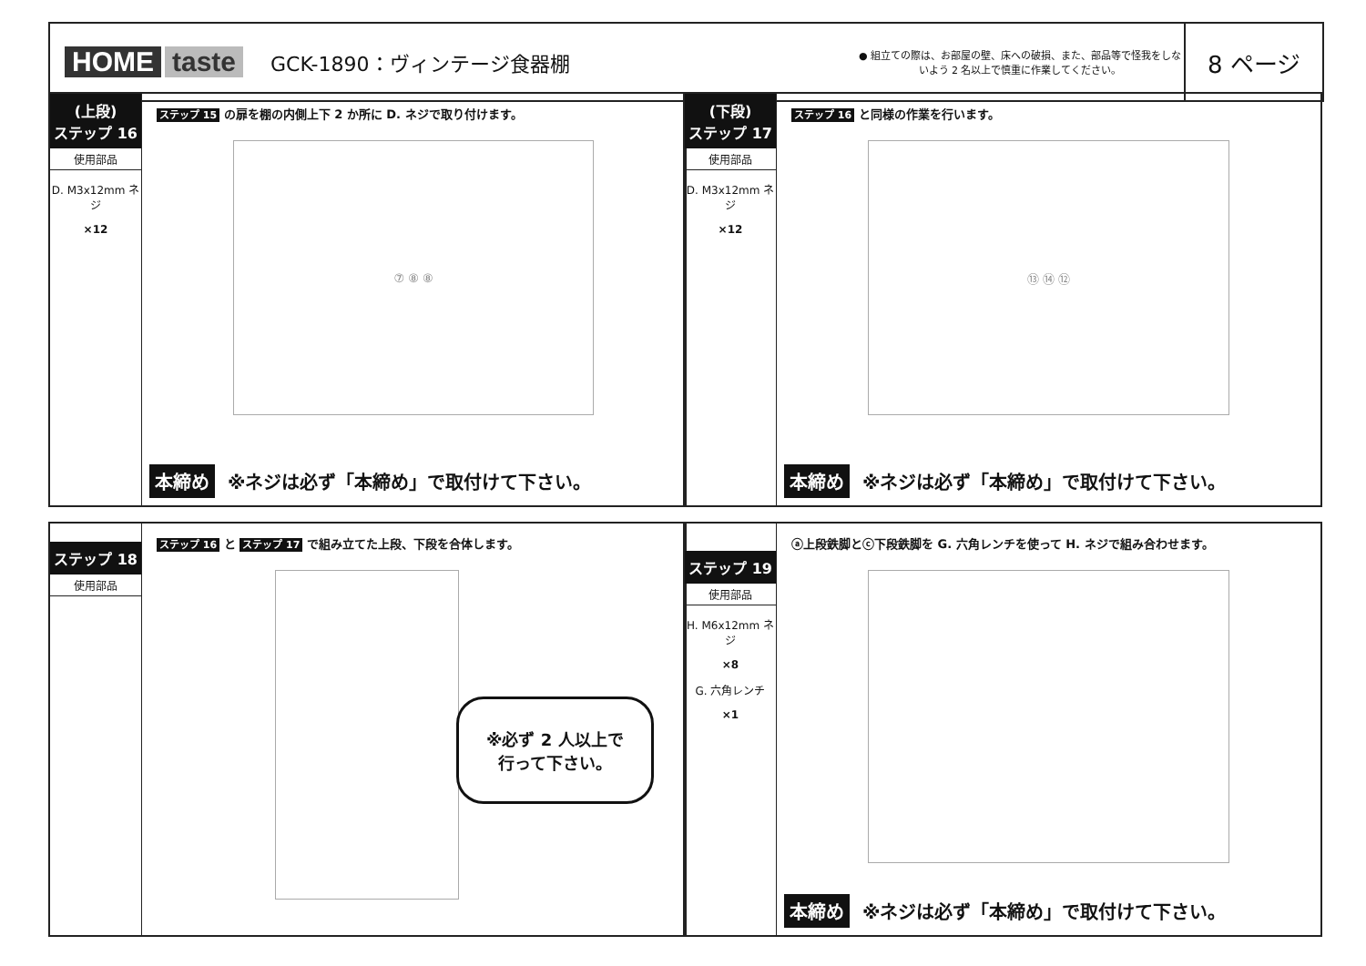HOME taste
GCK-1890：ヴィンテージ食器棚
● 組立ての際は、お部屋の壁、床への破損、また、部品等で怪我をしないよう 2 名以上で慎重に作業してください。
8 ページ
(上段)
ステップ 16
使用部品
D. M3x12mm ネジ
×12
ステップ 15 の扉を棚の内側上下 2 か所に D. ネジで取り付けます。
⑦ ⑧ ⑧
本締め ※ネジは必ず「本締め」で取付けて下さい。
(下段)
ステップ 17
使用部品
D. M3x12mm ネジ
×12
ステップ 16 と同様の作業を行います。
⑬ ⑭ ⑫
本締め ※ネジは必ず「本締め」で取付けて下さい。
ステップ 18
使用部品
ステップ 16 と ステップ 17 で組み立てた上段、下段を合体します。
※必ず 2 人以上で
行って下さい。
ステップ 19
使用部品
H. M6x12mm ネジ
×8
G. 六角レンチ
×1
ⓐ上段鉄脚とⓒ下段鉄脚を G. 六角レンチを使って H. ネジで組み合わせます。
本締め ※ネジは必ず「本締め」で取付けて下さい。